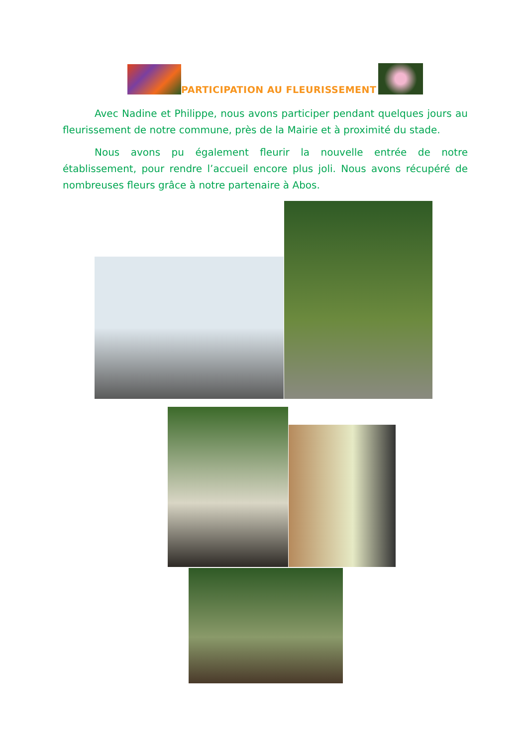PARTICIPATION AU FLEURISSEMENT
Avec Nadine et Philippe, nous avons participer pendant quelques jours au fleurissement de notre commune, près de la Mairie et à proximité du stade.
Nous avons pu également fleurir la nouvelle entrée de notre établissement, pour rendre l’accueil encore plus joli. Nous avons récupéré de nombreuses fleurs grâce à notre partenaire à Abos.